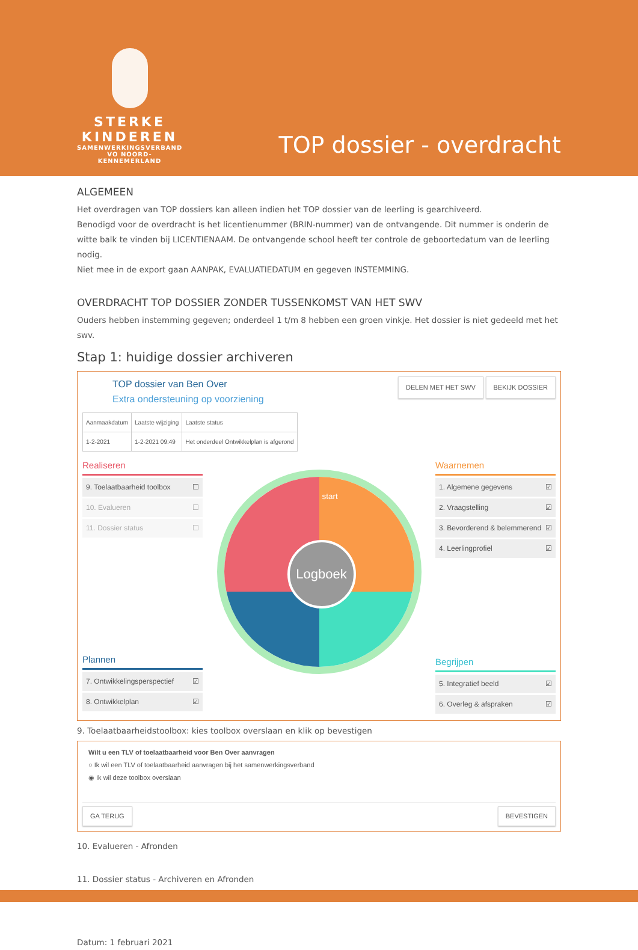STERKE
KINDEREN
SAMENWERKINGSVERBAND
VO NOORD-KENNEMERLAND
TOP dossier - overdracht
ALGEMEEN
Het overdragen van TOP dossiers kan alleen indien het TOP dossier van de leerling is gearchiveerd.
Benodigd voor de overdracht is het licentienummer (BRIN-nummer) van de ontvangende. Dit nummer is onderin de witte balk te vinden bij LICENTIENAAM. De ontvangende school heeft ter controle de geboortedatum van de leerling nodig.
Niet mee in de export gaan AANPAK, EVALUATIEDATUM en gegeven INSTEMMING.
OVERDRACHT TOP DOSSIER ZONDER TUSSENKOMST VAN HET SWV
Ouders hebben instemming gegeven; onderdeel 1 t/m 8 hebben een groen vinkje. Het dossier is niet gedeeld met het swv.
Stap 1: huidige dossier archiveren
TOP dossier van Ben Over
Extra ondersteuning op voorziening
DELEN MET HET SWV BEKIJK DOSSIER
| Aanmaakdatum | Laatste wijziging | Laatste status |
| --- | --- | --- |
| 1-2-2021 | 1-2-2021 09:49 | Het onderdeel Ontwikkelplan is afgerond |
Realiseren
9. Toelaatbaarheid toolbox ☐
10. Evalueren ☐
11. Dossier status ☐
Plannen
7. Ontwikkelingsperspectief ☑
8. Ontwikkelplan ☑
start
Logboek
Waarnemen
1. Algemene gegevens ☑
2. Vraagstelling ☑
3. Bevorderend & belemmerend ☑
4. Leerlingprofiel ☑
Begrijpen
5. Integratief beeld ☑
6. Overleg & afspraken ☑
9. Toelaatbaarheidstoolbox: kies toolbox overslaan en klik op bevestigen
Wilt u een TLV of toelaatbaarheid voor Ben Over aanvragen
○ Ik wil een TLV of toelaatbaarheid aanvragen bij het samenwerkingsverband
◉ Ik wil deze toolbox overslaan
GA TERUG BEVESTIGEN
10. Evalueren - Afronden
11. Dossier status - Archiveren en Afronden
Datum: 1 februari 2021